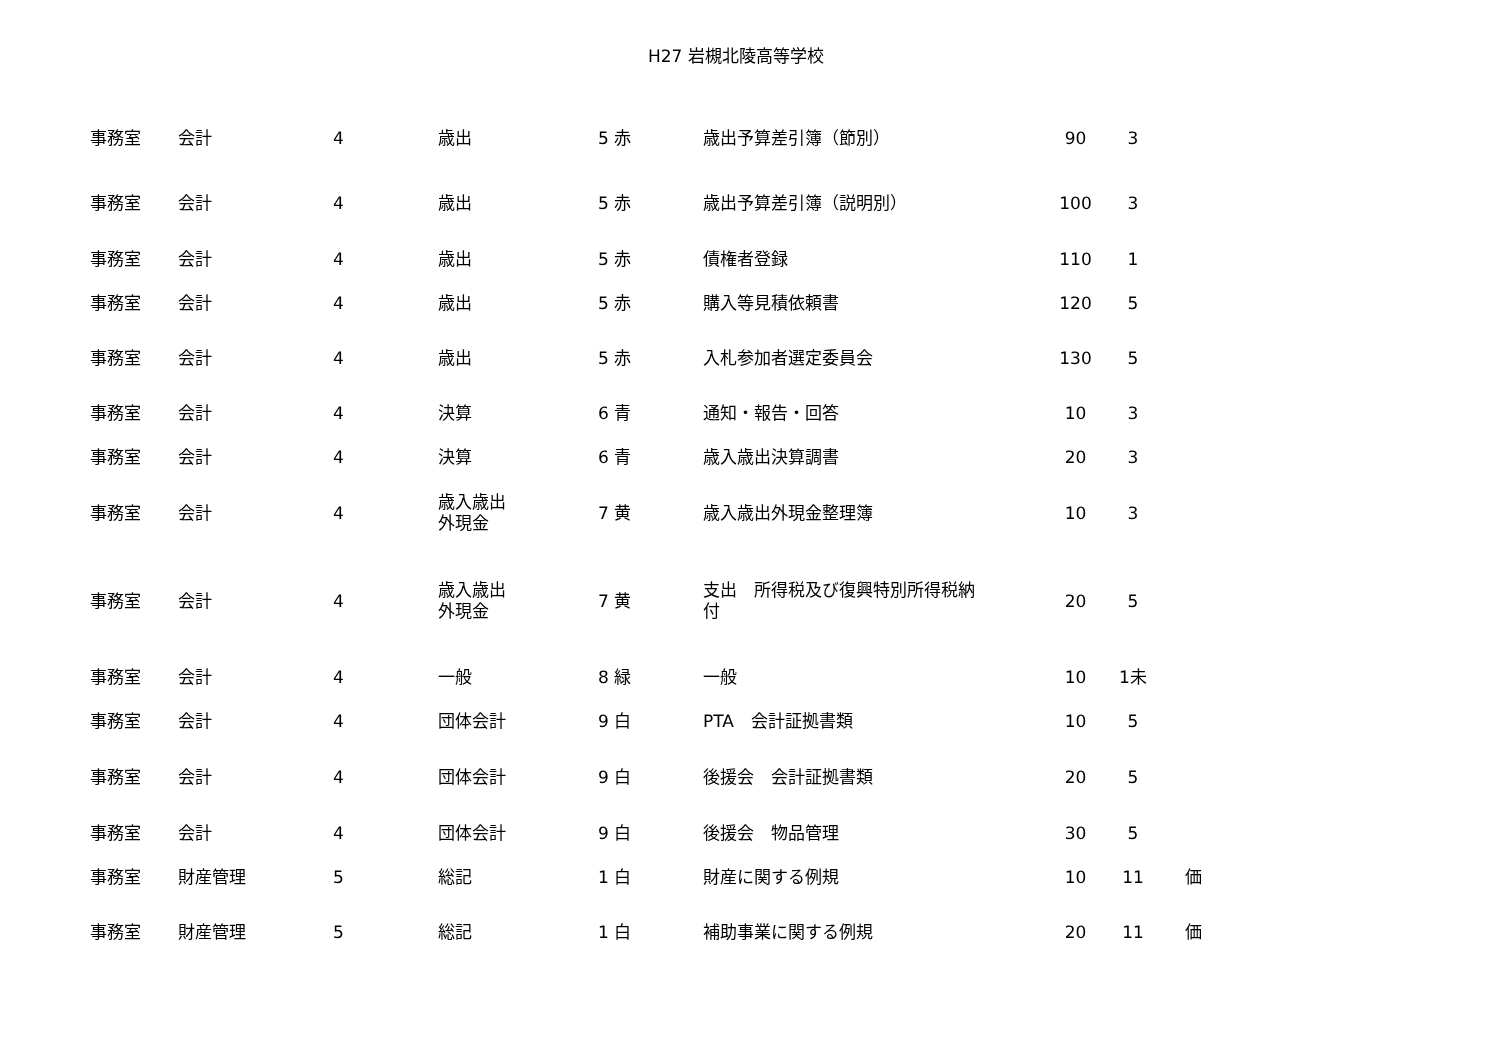H27 岩槻北陵高等学校
| 事務室 | 会計 | 4 | 歳出 | 5 赤 | 歳出予算差引簿（節別） | 90 | 3 | |
| 事務室 | 会計 | 4 | 歳出 | 5 赤 | 歳出予算差引簿（説明別） | 100 | 3 | |
| 事務室 | 会計 | 4 | 歳出 | 5 赤 | 債権者登録 | 110 | 1 | |
| 事務室 | 会計 | 4 | 歳出 | 5 赤 | 購入等見積依頼書 | 120 | 5 | |
| 事務室 | 会計 | 4 | 歳出 | 5 赤 | 入札参加者選定委員会 | 130 | 5 | |
| 事務室 | 会計 | 4 | 決算 | 6 青 | 通知・報告・回答 | 10 | 3 | |
| 事務室 | 会計 | 4 | 決算 | 6 青 | 歳入歳出決算調書 | 20 | 3 | |
| 事務室 | 会計 | 4 | 歳入歳出 外現金 | 7 黄 | 歳入歳出外現金整理簿 | 10 | 3 | |
| 事務室 | 会計 | 4 | 歳入歳出 外現金 | 7 黄 | 支出 所得税及び復興特別所得税納 付 | 20 | 5 | |
| 事務室 | 会計 | 4 | 一般 | 8 緑 | 一般 | 10 | 1未 | |
| 事務室 | 会計 | 4 | 団体会計 | 9 白 | PTA 会計証拠書類 | 10 | 5 | |
| 事務室 | 会計 | 4 | 団体会計 | 9 白 | 後援会 会計証拠書類 | 20 | 5 | |
| 事務室 | 会計 | 4 | 団体会計 | 9 白 | 後援会 物品管理 | 30 | 5 | |
| 事務室 | 財産管理 | 5 | 総記 | 1 白 | 財産に関する例規 | 10 | 11 | 価 |
| 事務室 | 財産管理 | 5 | 総記 | 1 白 | 補助事業に関する例規 | 20 | 11 | 価 |